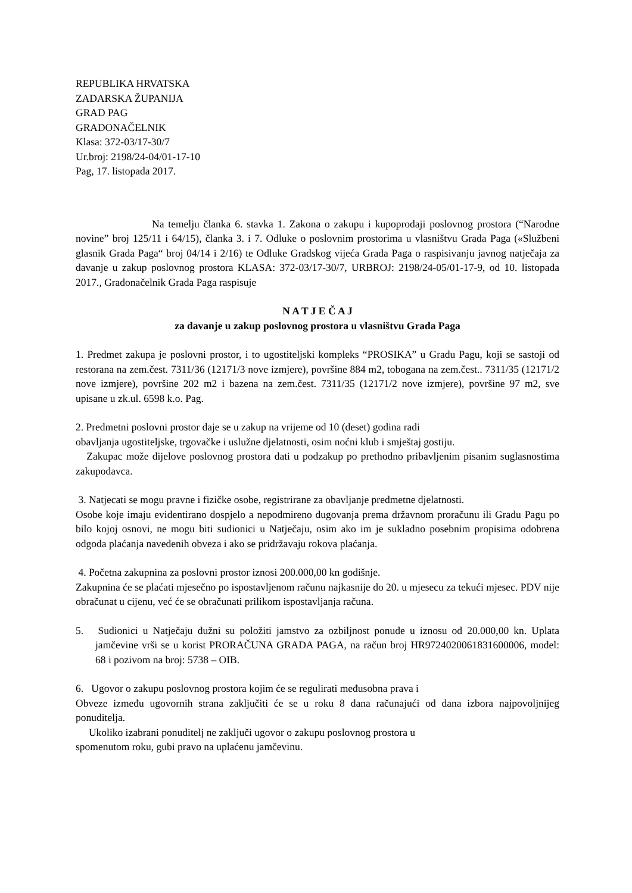REPUBLIKA HRVATSKA
ZADARSKA ŽUPANIJA
GRAD PAG
GRADONAČELNIK
Klasa: 372-03/17-30/7
Ur.broj: 2198/24-04/01-17-10
Pag, 17. listopada 2017.
Na temelju članka 6. stavka 1. Zakona o zakupu i kupoprodaji poslovnog prostora (“Narodne novine” broj 125/11 i 64/15), članka 3. i 7. Odluke o poslovnim prostorima u vlasništvu Grada Paga («Službeni glasnik Grada Paga“ broj 04/14 i 2/16) te Odluke Gradskog vijeća Grada Paga o raspisivanju javnog natječaja za davanje u zakup poslovnog prostora KLASA: 372-03/17-30/7, URBROJ: 2198/24-05/01-17-9, od 10. listopada 2017., Gradonačelnik Grada Paga raspisuje
N A T J E Č A J
za davanje u zakup poslovnog prostora u vlasništvu Grada Paga
1. Predmet zakupa je poslovni prostor, i to ugostiteljski kompleks “PROSIKA” u Gradu Pagu, koji se sastoji od restorana na zem.čest. 7311/36 (12171/3 nove izmjere), površine 884 m2, tobogana na zem.čest.. 7311/35 (12171/2 nove izmjere), površine 202 m2 i bazena na zem.čest. 7311/35 (12171/2 nove izmjere), površine 97 m2, sve upisane u zk.ul. 6598 k.o. Pag.
2. Predmetni poslovni prostor daje se u zakup na vrijeme od 10 (deset) godina radi
obavljanja ugostiteljske, trgovačke i uslužne djelatnosti, osim noćni klub i smještaj gostiju.
Zakupac može dijelove poslovnog prostora dati u podzakup po prethodno pribavljenim pisanim suglasnostima zakupodavca.
3. Natjecati se mogu pravne i fizičke osobe, registrirane za obavljanje predmetne djelatnosti.
Osobe koje imaju evidentirano dospjelo a nepodmireno dugovanja prema državnom proračunu ili Gradu Pagu po bilo kojoj osnovi, ne mogu biti sudionici u Natječaju, osim ako im je sukladno posebnim propisima odobrena odgoda plaćanja navedenih obveza i ako se pridržavaju rokova plaćanja.
4. Početna zakupnina za poslovni prostor iznosi 200.000,00 kn godišnje.
Zakupnina će se plaćati mjesečno po ispostavljenom računu najkasnije do 20. u mjesecu za tekući mjesec. PDV nije obračunat u cijenu, već će se obračunati prilikom ispostavljanja računa.
5. Sudionici u Natječaju dužni su položiti jamstvo za ozbiljnost ponude u iznosu od 20.000,00 kn. Uplata jamčevine vrši se u korist PRORAČUNA GRADA PAGA, na račun broj HR9724020061831600006, model: 68 i pozivom na broj: 5738 – OIB.
6. Ugovor o zakupu poslovnog prostora kojim će se regulirati međusobna prava i
Obveze između ugovornih strana zaključiti će se u roku 8 dana računajući od dana izbora najpovoljnijeg ponuditelja.
Ukoliko izabrani ponuditelj ne zaključi ugovor o zakupu poslovnog prostora u
spomenutom roku, gubi pravo na uplaćenu jamčevinu.